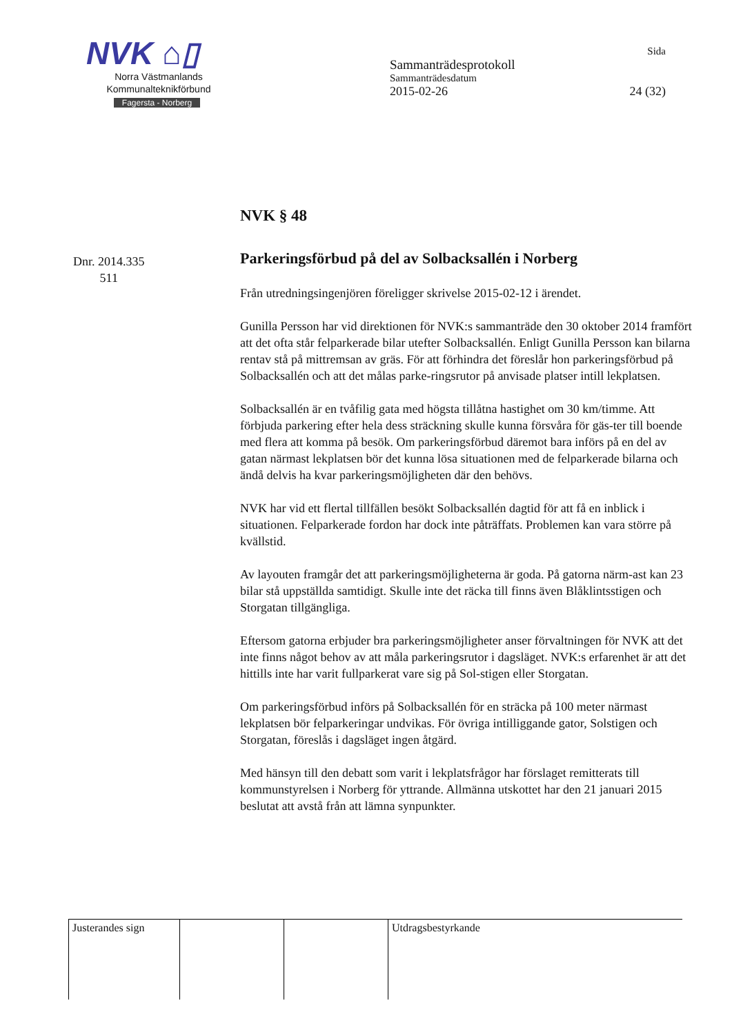NVK ⌂▯
Norra Västmanlands
Kommunalteknikförbund
Fagersta - Norberg
Sida
Sammanträdesprotokoll
Sammanträdesdatum
2015-02-26 24 (32)
NVK § 48
Dnr. 2014.335
511
Parkeringsförbud på del av Solbacksallén i Norberg
Från utredningsingenjören föreligger skrivelse 2015-02-12 i ärendet.
Gunilla Persson har vid direktionen för NVK:s sammanträde den 30 oktober 2014 framfört att det ofta står felparkerade bilar utefter Solbacksallén. Enligt Gunilla Persson kan bilarna rentav stå på mittremsan av gräs. För att förhindra det föreslår hon parkeringsförbud på Solbacksallén och att det målas parke-ringsrutor på anvisade platser intill lekplatsen.
Solbacksallén är en tvåfilig gata med högsta tillåtna hastighet om 30 km/timme. Att förbjuda parkering efter hela dess sträckning skulle kunna försvåra för gäs-ter till boende med flera att komma på besök. Om parkeringsförbud däremot bara införs på en del av gatan närmast lekplatsen bör det kunna lösa situationen med de felparkerade bilarna och ändå delvis ha kvar parkeringsmöjligheten där den behövs.
NVK har vid ett flertal tillfällen besökt Solbacksallén dagtid för att få en inblick i situationen. Felparkerade fordon har dock inte påträffats. Problemen kan vara större på kvällstid.
Av layouten framgår det att parkeringsmöjligheterna är goda. På gatorna närm-ast kan 23 bilar stå uppställda samtidigt. Skulle inte det räcka till finns även Blåklintsstigen och Storgatan tillgängliga.
Eftersom gatorna erbjuder bra parkeringsmöjligheter anser förvaltningen för NVK att det inte finns något behov av att måla parkeringsrutor i dagsläget. NVK:s erfarenhet är att det hittills inte har varit fullparkerat vare sig på Sol-stigen eller Storgatan.
Om parkeringsförbud införs på Solbacksallén för en sträcka på 100 meter närmast lekplatsen bör felparkeringar undvikas. För övriga intilliggande gator, Solstigen och Storgatan, föreslås i dagsläget ingen åtgärd.
Med hänsyn till den debatt som varit i lekplatsfrågor har förslaget remitterats till kommunstyrelsen i Norberg för yttrande. Allmänna utskottet har den 21 januari 2015 beslutat att avstå från att lämna synpunkter.
| Justerandes sign | | | Utdragsbestyrkande |